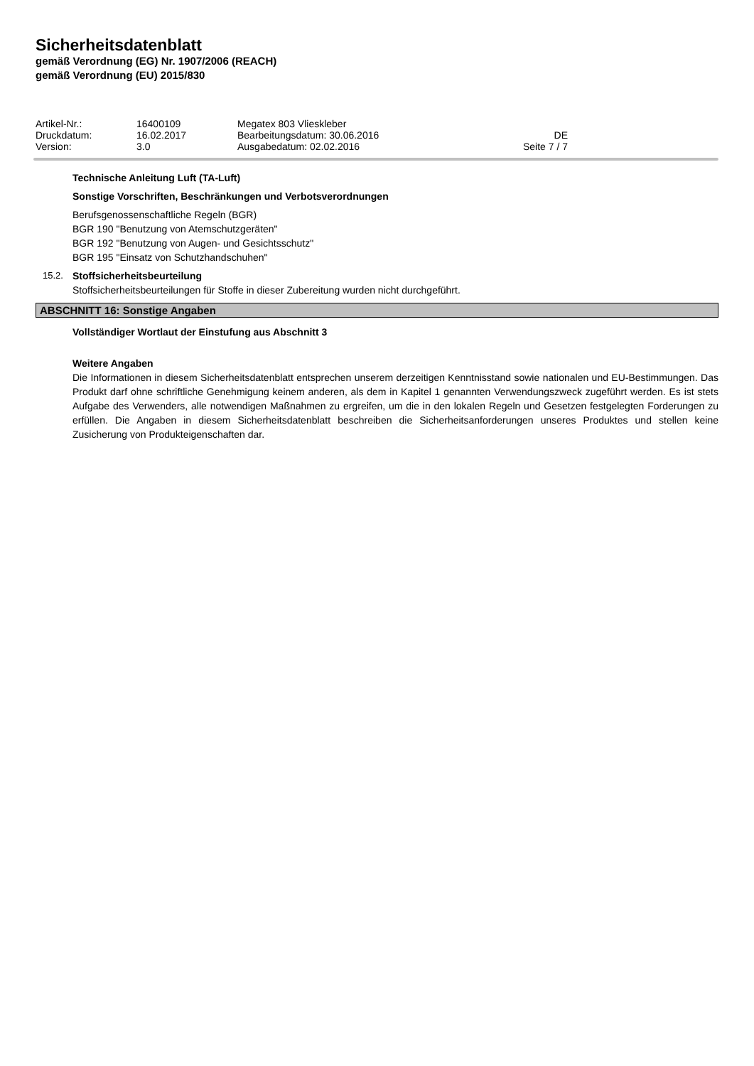Sicherheitsdatenblatt
gemäß Verordnung (EG) Nr. 1907/2006 (REACH)
gemäß Verordnung (EU) 2015/830
| Artikel-Nr.: | 16400109 | Megatex 803 Vlieskleber | |
| Druckdatum: | 16.02.2017 | Bearbeitungsdatum: 30.06.2016 | DE |
| Version: | 3.0 | Ausgabedatum: 02.02.2016 | Seite 7 / 7 |
Technische Anleitung Luft (TA-Luft)
Sonstige Vorschriften, Beschränkungen und Verbotsverordnungen
Berufsgenossenschaftliche Regeln (BGR)
BGR 190 "Benutzung von Atemschutzgeräten"
BGR 192 "Benutzung von Augen- und Gesichtsschutz"
BGR 195 "Einsatz von Schutzhandschuhen"
15.2. Stoffsicherheitsbeurteilung
Stoffsicherheitsbeurteilungen für Stoffe in dieser Zubereitung wurden nicht durchgeführt.
ABSCHNITT 16: Sonstige Angaben
Vollständiger Wortlaut der Einstufung aus Abschnitt 3
Weitere Angaben
Die Informationen in diesem Sicherheitsdatenblatt entsprechen unserem derzeitigen Kenntnisstand sowie nationalen und EU-Bestimmungen. Das Produkt darf ohne schriftliche Genehmigung keinem anderen, als dem in Kapitel 1 genannten Verwendungszweck zugeführt werden. Es ist stets Aufgabe des Verwenders, alle notwendigen Maßnahmen zu ergreifen, um die in den lokalen Regeln und Gesetzen festgelegten Forderungen zu erfüllen. Die Angaben in diesem Sicherheitsdatenblatt beschreiben die Sicherheitsanforderungen unseres Produktes und stellen keine Zusicherung von Produkteigenschaften dar.